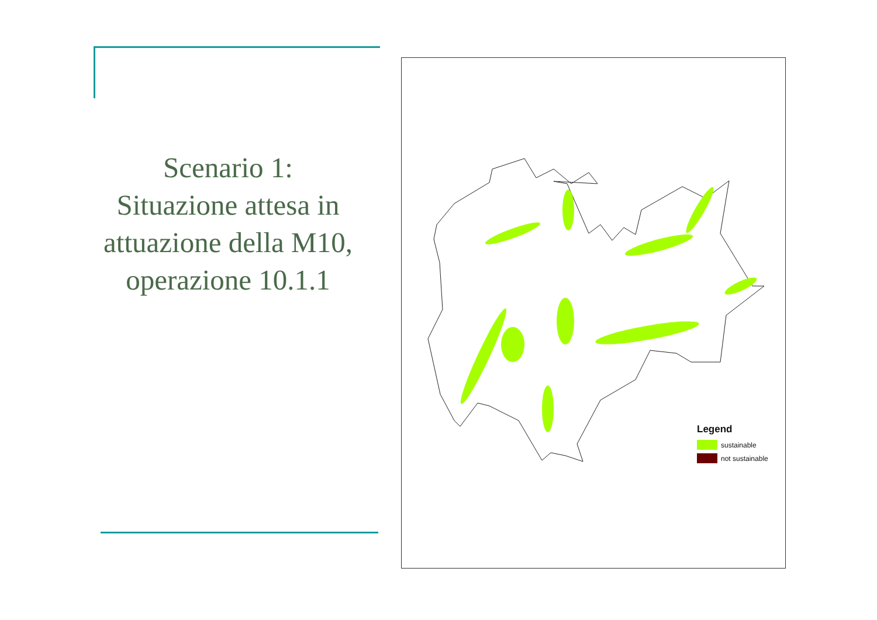Scenario 1:
Situazione attesa in attuazione della M10, operazione 10.1.1
Legend
sustainable
not sustainable